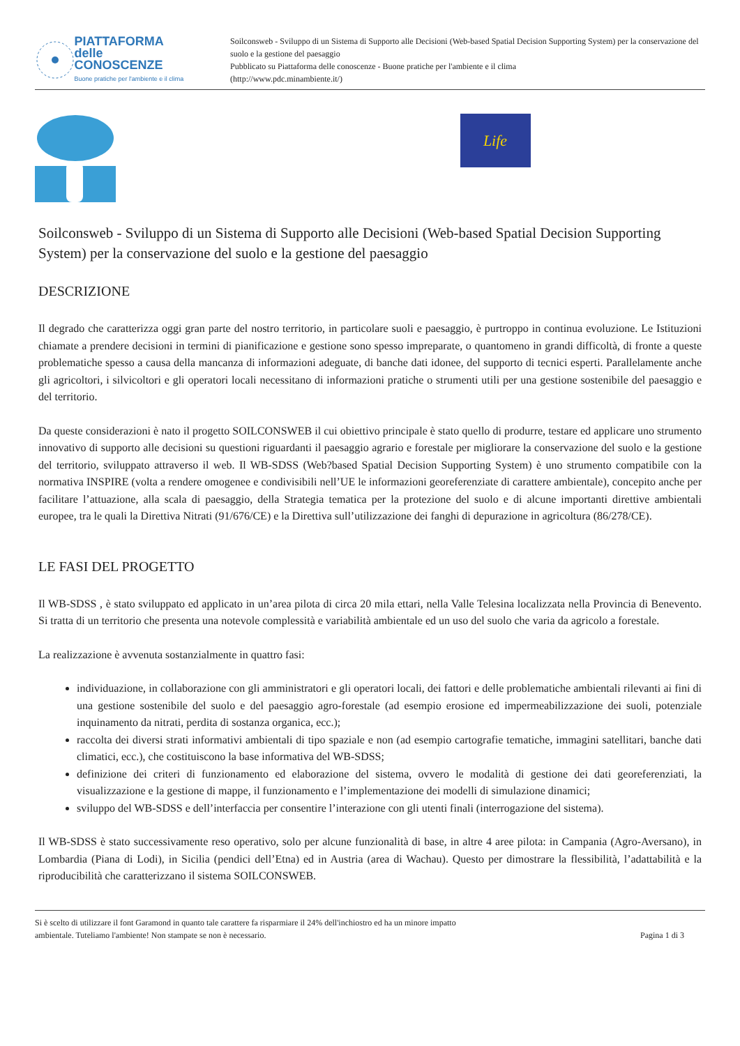PIATTAFORMA
delle CONOSCENZE
Buone pratiche per l'ambiente e il clima
Soilconsweb - Sviluppo di un Sistema di Supporto alle Decisioni (Web-based Spatial Decision Supporting System) per la conservazione del suolo e la gestione del paesaggio
Pubblicato su Piattaforma delle conoscenze - Buone pratiche per l'ambiente e il clima
(http://www.pdc.minambiente.it/)
Life
Soilconsweb - Sviluppo di un Sistema di Supporto alle Decisioni (Web-based Spatial Decision Supporting System) per la conservazione del suolo e la gestione del paesaggio
DESCRIZIONE
Il degrado che caratterizza oggi gran parte del nostro territorio, in particolare suoli e paesaggio, è purtroppo in continua evoluzione. Le Istituzioni chiamate a prendere decisioni in termini di pianificazione e gestione sono spesso impreparate, o quantomeno in grandi difficoltà, di fronte a queste problematiche spesso a causa della mancanza di informazioni adeguate, di banche dati idonee, del supporto di tecnici esperti. Parallelamente anche gli agricoltori, i silvicoltori e gli operatori locali necessitano di informazioni pratiche o strumenti utili per una gestione sostenibile del paesaggio e del territorio.
Da queste considerazioni è nato il progetto SOILCONSWEB il cui obiettivo principale è stato quello di produrre, testare ed applicare uno strumento innovativo di supporto alle decisioni su questioni riguardanti il paesaggio agrario e forestale per migliorare la conservazione del suolo e la gestione del territorio, sviluppato attraverso il web. Il WB-SDSS (Web?based Spatial Decision Supporting System) è uno strumento compatibile con la normativa INSPIRE (volta a rendere omogenee e condivisibili nell’UE le informazioni georeferenziate di carattere ambientale), concepito anche per facilitare l’attuazione, alla scala di paesaggio, della Strategia tematica per la protezione del suolo e di alcune importanti direttive ambientali europee, tra le quali la Direttiva Nitrati (91/676/CE) e la Direttiva sull’utilizzazione dei fanghi di depurazione in agricoltura (86/278/CE).
LE FASI DEL PROGETTO
Il WB-SDSS , è stato sviluppato ed applicato in un’area pilota di circa 20 mila ettari, nella Valle Telesina localizzata nella Provincia di Benevento. Si tratta di un territorio che presenta una notevole complessità e variabilità ambientale ed un uso del suolo che varia da agricolo a forestale.
La realizzazione è avvenuta sostanzialmente in quattro fasi:
individuazione, in collaborazione con gli amministratori e gli operatori locali, dei fattori e delle problematiche ambientali rilevanti ai fini di una gestione sostenibile del suolo e del paesaggio agro-forestale (ad esempio erosione ed impermeabilizzazione dei suoli, potenziale inquinamento da nitrati, perdita di sostanza organica, ecc.);
raccolta dei diversi strati informativi ambientali di tipo spaziale e non (ad esempio cartografie tematiche, immagini satellitari, banche dati climatici, ecc.), che costituiscono la base informativa del WB-SDSS;
definizione dei criteri di funzionamento ed elaborazione del sistema, ovvero le modalità di gestione dei dati georeferenziati, la visualizzazione e la gestione di mappe, il funzionamento e l’implementazione dei modelli di simulazione dinamici;
sviluppo del WB-SDSS e dell’interfaccia per consentire l’interazione con gli utenti finali (interrogazione del sistema).
Il WB-SDSS è stato successivamente reso operativo, solo per alcune funzionalità di base, in altre 4 aree pilota: in Campania (Agro-Aversano), in Lombardia (Piana di Lodi), in Sicilia (pendici dell’Etna) ed in Austria (area di Wachau). Questo per dimostrare la flessibilità, l’adattabilità e la riproducibilità che caratterizzano il sistema SOILCONSWEB.
Si è scelto di utilizzare il font Garamond in quanto tale carattere fa risparmiare il 24% dell'inchiostro ed ha un minore impatto
ambientale. Tuteliamo l'ambiente! Non stampate se non è necessario.
Pagina 1 di 3